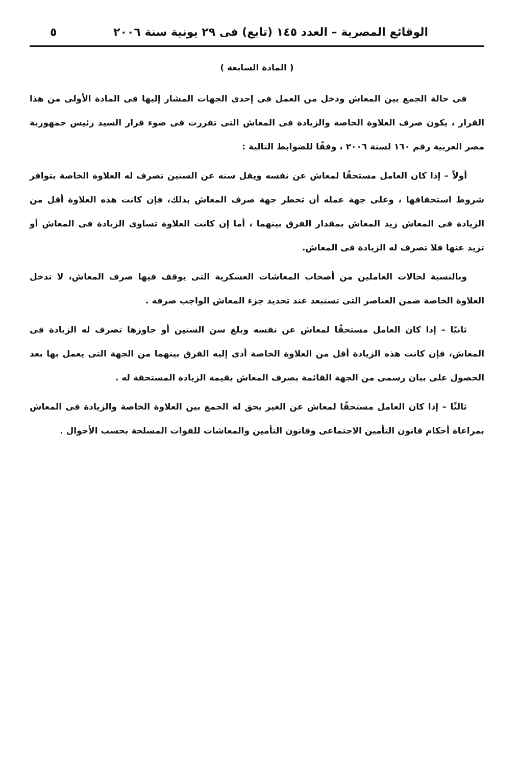الوقائع المصرية – العدد ١٤٥ (تابع) فى ٢٩ يونية سنة ٢٠٠٦ ٥
( المادة السابعة )
  فى حالة الجمع بين المعاش ودخل من العمل فى إحدى الجهات المشار إليها فى المادة الأولى من هذا القرار ، يكون صرف العلاوة الخاصة والزيادة فى المعاش التى تقررت فى ضوء قرار السيد رئيس جمهورية مصر العربية رقم ١٦٠ لسنة ٢٠٠٦ ، وفقًا للضوابط التالية :
  أولاً – إذا كان العامل مستحقًا لمعاش عن نفسه ويقل سنه عن الستين تصرف له العلاوة الخاصة بتوافر شروط استحقاقها ، وعلى جهة عمله أن تخطر جهة صرف المعاش بذلك، فإن كانت هذه العلاوة أقل من الزيادة فى المعاش زيد المعاش بمقدار الفرق بينهما ، أما إن كانت العلاوة تساوى الزيادة فى المعاش أو تزيد عنها فلا تصرف له الزيادة فى المعاش.
  وبالنسبة لحالات العاملين من أصحاب المعاشات العسكرية التى يوقف فيها صرف المعاش، لا تدخل العلاوة الخاصة ضمن العناصر التى تستبعد عند تحديد جزء المعاش الواجب صرفه .
  ثانيًا – إذا كان العامل مستحقًا لمعاش عن نفسه وبلغ سن الستين أو جاوزها تصرف له الزيادة فى المعاش، فإن كانت هذه الزيادة أقل من العلاوة الخاصة أدى إليه الفرق بينهما من الجهة التى يعمل بها بعد الحصول على بيان رسمى من الجهة القائمة بصرف المعاش بقيمة الزيادة المستحقة له .
  ثالثًا – إذا كان العامل مستحقًا لمعاش عن الغير يحق له الجمع بين العلاوة الخاصة والزيادة فى المعاش بمراعاة أحكام قانون التأمين الاجتماعى وقانون التأمين والمعاشات للقوات المسلحة بحسب الأحوال .